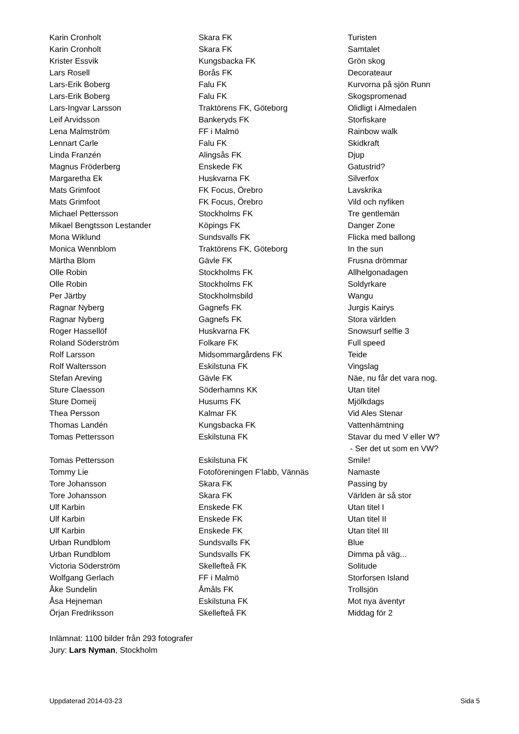| Karin Cronholt | Skara FK | Turisten |
| Karin Cronholt | Skara FK | Samtalet |
| Krister Essvik | Kungsbacka FK | Grön skog |
| Lars Rosell | Borås FK | Decorateaur |
| Lars-Erik Boberg | Falu FK | Kurvorna på sjön Runn |
| Lars-Erik Boberg | Falu FK | Skogspromenad |
| Lars-Ingvar Larsson | Traktörens FK, Göteborg | Olidligt i Almedalen |
| Leif Arvidsson | Bankeryds FK | Storfiskare |
| Lena Malmström | FF i Malmö | Rainbow walk |
| Lennart Carle | Falu FK | Skidkraft |
| Linda Franzén | Alingsås FK | Djup |
| Magnus Fröderberg | Enskede FK | Gatustrid? |
| Margaretha Ek | Huskvarna FK | Silverfox |
| Mats Grimfoot | FK Focus, Örebro | Lavskrika |
| Mats Grimfoot | FK Focus, Örebro | Vild och nyfiken |
| Michael Pettersson | Stockholms FK | Tre gentlemän |
| Mikael Bengtsson Lestander | Köpings FK | Danger Zone |
| Mona Wiklund | Sundsvalls FK | Flicka med ballong |
| Monica Wennblom | Traktörens FK, Göteborg | In the sun |
| Märtha Blom | Gävle FK | Frusna drömmar |
| Olle Robin | Stockholms FK | Allhelgonadagen |
| Olle Robin | Stockholms FK | Soldyrkare |
| Per Järtby | Stockholmsbild | Wangu |
| Ragnar Nyberg | Gagnefs FK | Jurgis Kairys |
| Ragnar Nyberg | Gagnefs FK | Stora världen |
| Roger Hassellöf | Huskvarna FK | Snowsurf selfie 3 |
| Roland Söderström | Folkare FK | Full speed |
| Rolf Larsson | Midsommargårdens FK | Teide |
| Rolf Waltersson | Eskilstuna FK | Vingslag |
| Stefan Areving | Gävle FK | Näe, nu får det vara nog. |
| Sture Claesson | Söderhamns KK | Utan titel |
| Sture Domeij | Husums FK | Mjölkdags |
| Thea Persson | Kalmar FK | Vid Ales Stenar |
| Thomas Landén | Kungsbacka FK | Vattenhämtning |
| Tomas Pettersson | Eskilstuna FK | Stavar du med V eller W? - Ser det ut som en VW? |
| Tomas Pettersson | Eskilstuna FK | Smile! |
| Tommy Lie | Fotoföreningen F'labb, Vännäs | Namaste |
| Tore Johansson | Skara FK | Passing by |
| Tore Johansson | Skara FK | Världen är så stor |
| Ulf Karbin | Enskede FK | Utan titel I |
| Ulf Karbin | Enskede FK | Utan titel II |
| Ulf Karbin | Enskede FK | Utan titel III |
| Urban Rundblom | Sundsvalls FK | Blue |
| Urban Rundblom | Sundsvalls FK | Dimma på väg... |
| Victoria Söderström | Skellefteå FK | Solitude |
| Wolfgang Gerlach | FF i Malmö | Storforsen Island |
| Åke Sundelin | Åmåls FK | Trollsjön |
| Åsa Hejneman | Eskilstuna FK | Mot nya äventyr |
| Örjan Fredriksson | Skellefteå FK | Middag för 2 |
Inlämnat: 1100 bilder från 293 fotografer
Jury: Lars Nyman, Stockholm
Uppdaterad 2014-03-23 Sida 5